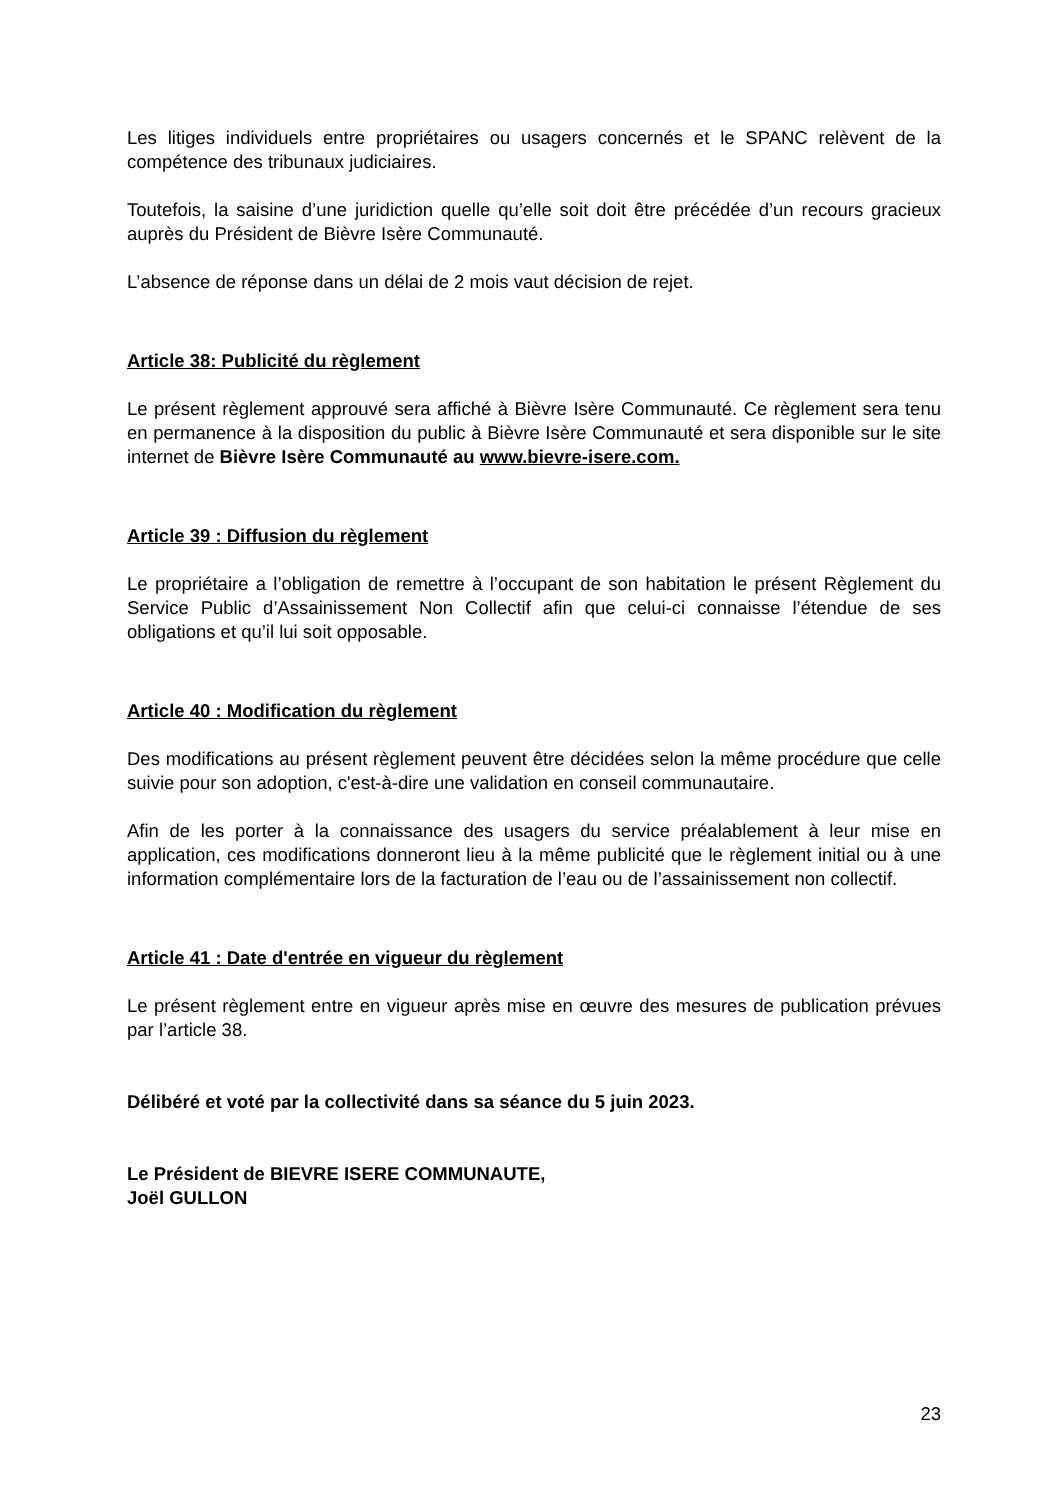Les litiges individuels entre propriétaires ou usagers concernés et le SPANC relèvent de la compétence des tribunaux judiciaires.
Toutefois, la saisine d’une juridiction quelle qu’elle soit doit être précédée d’un recours gracieux auprès du Président de Bièvre Isère Communauté.
L’absence de réponse dans un délai de 2 mois vaut décision de rejet.
Article 38: Publicité du règlement
Le présent règlement approuvé sera affiché à Bièvre Isère Communauté. Ce règlement sera tenu en permanence à la disposition du public à Bièvre Isère Communauté et sera disponible sur le site internet de Bièvre Isère Communauté au www.bievre-isere.com.
Article 39 : Diffusion du règlement
Le propriétaire a l’obligation de remettre à l’occupant de son habitation le présent Règlement du Service Public d’Assainissement Non Collectif afin que celui-ci connaisse l’étendue de ses obligations et qu’il lui soit opposable.
Article 40 : Modification du règlement
Des modifications au présent règlement peuvent être décidées selon la même procédure que celle suivie pour son adoption, c'est-à-dire une validation en conseil communautaire.
Afin de les porter à la connaissance des usagers du service préalablement à leur mise en application, ces modifications donneront lieu à la même publicité que le règlement initial ou à une information complémentaire lors de la facturation de l’eau ou de l’assainissement non collectif.
Article 41 : Date d'entrée en vigueur du règlement
Le présent règlement entre en vigueur après mise en œuvre des mesures de publication prévues par l’article 38.
Délibéré et voté par la collectivité dans sa séance du 5 juin 2023.
Le Président de BIEVRE ISERE COMMUNAUTE,
Joël GULLON
23